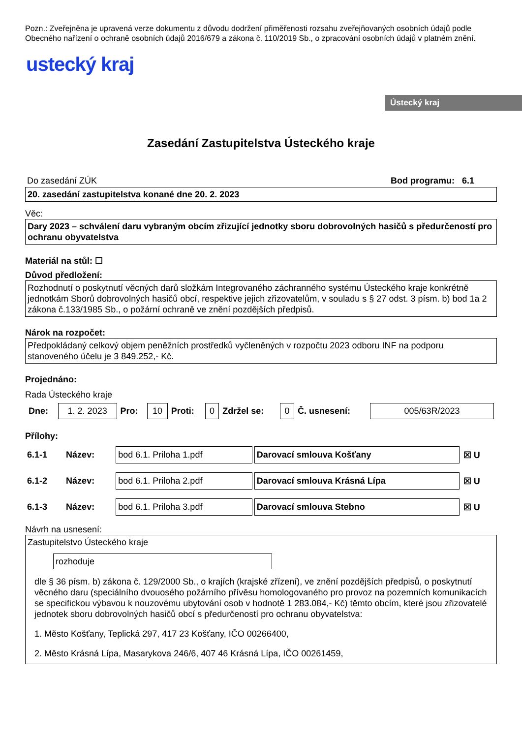Pozn.: Zveřejněna je upravená verze dokumentu z důvodu dodržení přiměřenosti rozsahu zveřejňovaných osobních údajů podle Obecného nařízení o ochraně osobních údajů 2016/679 a zákona č. 110/2019 Sb., o zpracování osobních údajů v platném znění.
ustecký kraj
Ústecký kraj
Zasedání Zastupitelstva Ústeckého kraje
Do zasedání ZÚK Bod programu: 6.1
20. zasedání zastupitelstva konané dne 20. 2. 2023
Věc:
Dary 2023 – schválení daru vybraným obcím zřizující jednotky sboru dobrovolných hasičů s předurčeností pro ochranu obyvatelstva
Materiál na stůl: ☐
Důvod předložení:
Rozhodnutí o poskytnutí věcných darů složkám Integrovaného záchranného systému Ústeckého kraje konkrétně jednotkám Sborů dobrovolných hasičů obcí, respektive jejich zřizovatelům, v souladu s § 27 odst. 3 písm. b) bod 1a 2 zákona č.133/1985 Sb., o požární ochraně ve znění pozdějších předpisů.
Nárok na rozpočet:
Předpokládaný celkový objem peněžních prostředků vyčleněných v rozpočtu 2023 odboru INF na podporu stanoveného účelu je 3 849.252,- Kč.
Projednáno:
Rada Ústeckého kraje
| Dne: | 1. 2. 2023 | Pro: | 10 | Proti: | 0 | Zdržel se: | 0 | Č. usnesení: | 005/63R/2023 |
Přílohy:
| 6.1-1 | Název: | bod 6.1. Priloha 1.pdf | Darovací smlouva Košťany | ☒ U |
| 6.1-2 | Název: | bod 6.1. Priloha 2.pdf | Darovací smlouva Krásná Lípa | ☒ U |
| 6.1-3 | Název: | bod 6.1. Priloha 3.pdf | Darovací smlouva Stebno | ☒ U |
Návrh na usnesení:
Zastupitelstvo Ústeckého kraje
rozhoduje
dle § 36 písm. b) zákona č. 129/2000 Sb., o krajích (krajské zřízení), ve znění pozdějších předpisů, o poskytnutí věcného daru (speciálního dvouosého požárního přívěsu homologovaného pro provoz na pozemních komunikacích se specifickou výbavou k nouzovému ubytování osob v hodnotě 1 283.084,- Kč) těmto obcím, které jsou zřizovatelé jednotek sboru dobrovolných hasičů obcí s předurčeností pro ochranu obyvatelstva:
1. Město Košťany, Teplická 297, 417 23 Košťany, IČO 00266400,
2. Město Krásná Lípa, Masarykova 246/6, 407 46 Krásná Lípa, IČO 00261459,